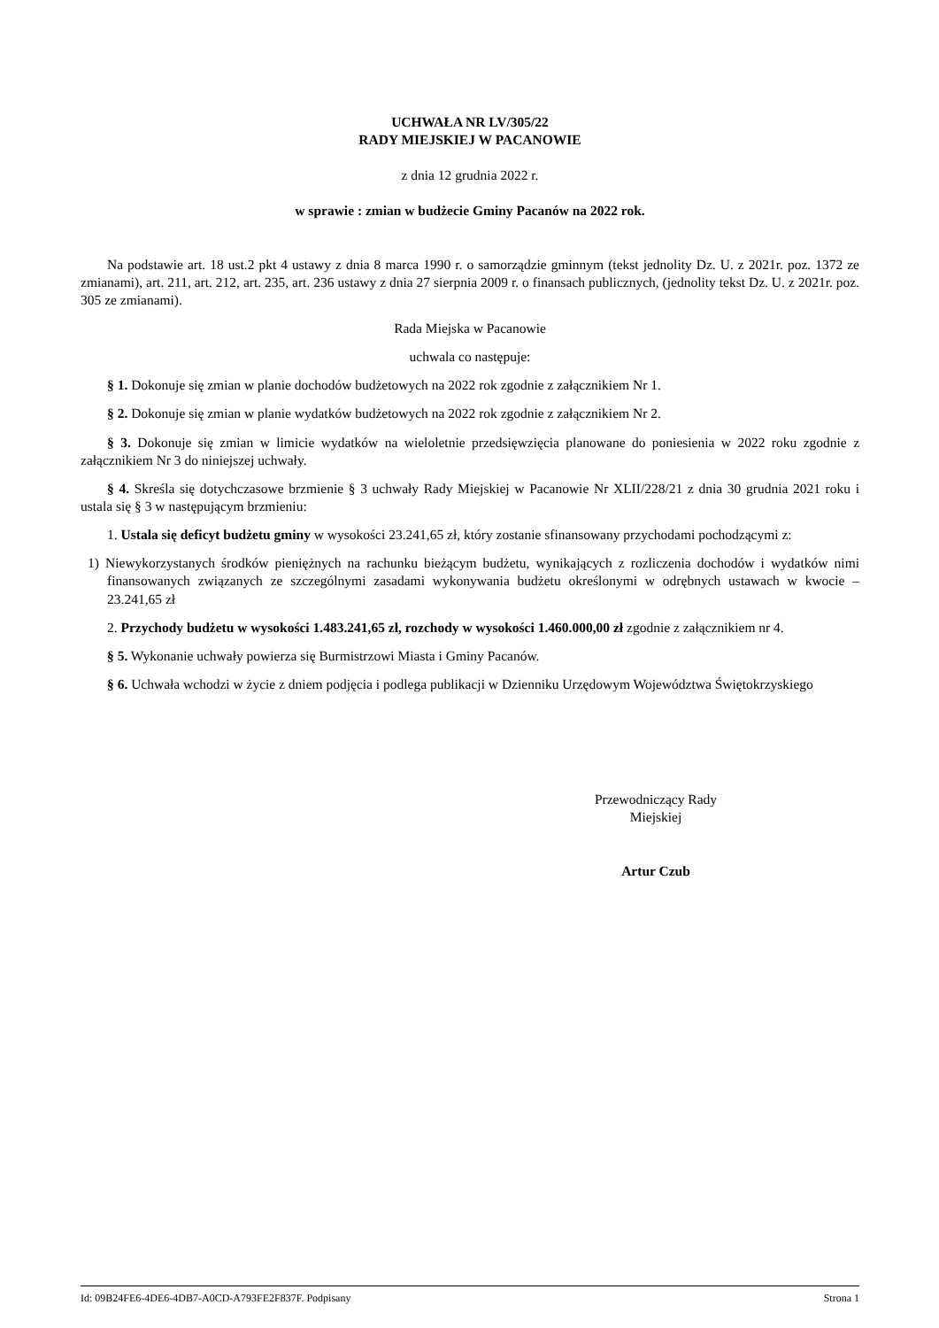UCHWAŁA NR LV/305/22
RADY MIEJSKIEJ W PACANOWIE
z dnia 12 grudnia 2022 r.
w sprawie : zmian w budżecie Gminy Pacanów na 2022 rok.
Na podstawie art. 18 ust.2 pkt 4 ustawy z dnia 8 marca 1990 r. o samorządzie gminnym (tekst jednolity Dz. U. z 2021r. poz. 1372 ze zmianami), art. 211, art. 212, art. 235, art. 236 ustawy z dnia 27 sierpnia 2009 r. o finansach publicznych, (jednolity tekst Dz. U. z 2021r. poz. 305 ze zmianami).
Rada Miejska w Pacanowie
uchwala co następuje:
§ 1. Dokonuje się zmian w planie dochodów budżetowych na 2022 rok zgodnie z załącznikiem Nr 1.
§ 2. Dokonuje się zmian w planie wydatków budżetowych na 2022 rok zgodnie z załącznikiem Nr 2.
§ 3. Dokonuje się zmian w limicie wydatków na wieloletnie przedsięwzięcia planowane do poniesienia w 2022 roku zgodnie z załącznikiem Nr 3 do niniejszej uchwały.
§ 4. Skreśla się dotychczasowe brzmienie § 3 uchwały Rady Miejskiej w Pacanowie Nr XLII/228/21 z dnia 30 grudnia 2021 roku i ustala się § 3 w następującym brzmieniu:
1. Ustala się deficyt budżetu gminy w wysokości 23.241,65 zł, który zostanie sfinansowany przychodami pochodzącymi z:
1) Niewykorzystanych środków pieniężnych na rachunku bieżącym budżetu, wynikających z rozliczenia dochodów i wydatków nimi finansowanych związanych ze szczególnymi zasadami wykonywania budżetu określonymi w odrębnych ustawach w kwocie – 23.241,65 zł
2. Przychody budżetu w wysokości 1.483.241,65 zł, rozchody w wysokości 1.460.000,00 zł zgodnie z załącznikiem nr 4.
§ 5. Wykonanie uchwały powierza się Burmistrzowi Miasta i Gminy Pacanów.
§ 6. Uchwała wchodzi w życie z dniem podjęcia i podlega publikacji w Dzienniku Urzędowym Województwa Świętokrzyskiego
Przewodniczący Rady
Miejskiej
Artur Czub
Id: 09B24FE6-4DE6-4DB7-A0CD-A793FE2F837F. Podpisany Strona 1